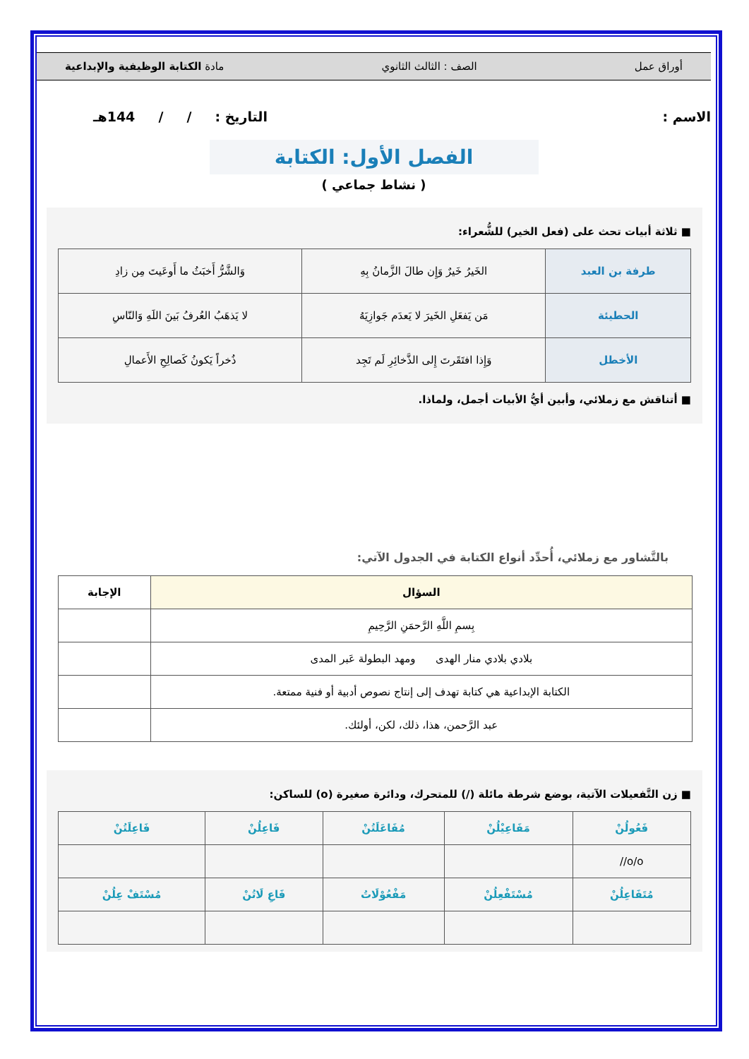أوراق عمل الصف : الثالث الثانوي مادة الكتابة الوظيفية والإبداعية
الاسم : التاريخ : / / 144هـ
الفصل الأول: الكتابة
( نشاط جماعي )
■ ثلاثة أبيات تحث على (فعل الخير) للشُّعراء:
| طرفة بن العبد | الخَيرُ خَيرٌ وَإِن طالَ الزَّمانُ بِهِ | وَالشَّرُّ أَخبَثُ ما أَوعَيتَ مِن زادِ |
| الحطيئة | مَن يَفعَلِ الخَيرَ لا يَعدَم جَوازِيَهُ | لا يَذهَبُ العُرفُ بَينَ اللَهِ وَالنّاسِ |
| الأخطل | وَإِذا افتَقَرتَ إِلى الذَّخائِرِ لَم تَجِد | ذُخراً يَكونُ كَصالِحِ الأَعمالِ |
■ أتناقش مع زملائي، وأبين أيُّ الأبيات أجمل، ولماذا.
بالتَّشاور مع زملائي، أُحدِّد أنواع الكتابة في الجدول الآتي:
| السؤال | الإجابة |
| --- | --- |
| بِسمِ اللَّهِ الرَّحمَنِ الرَّحِيمِ | |
| بلادي بلادي منار الهدى ومهد البطولة عَبر المدى | |
| الكتابة الإبداعية هي كتابة تهدف إلى إنتاج نصوص أدبية أو فنية ممتعة. | |
| عبد الرَّحمن، هذا، ذلك، لكن، أولئك. | |
■ زن التَّفعيلات الآتية، بوضع شرطة مائلة (/) للمتحرك، ودائرة صغيرة (o) للساكن:
| فَعُولُنْ | مَفَاعِيْلُنْ | مُفَاعَلَتُنْ | فَاعِلُنْ | فَاعِلَتُنْ |
| o/o// | | | | |
| مُتَفَاعِلُنْ | مُسْتَفْعِلُنْ | مَفْعُوْلَاتُ | فَاعِ لَاتُنْ | مُسْتَفْ عِلُنْ |